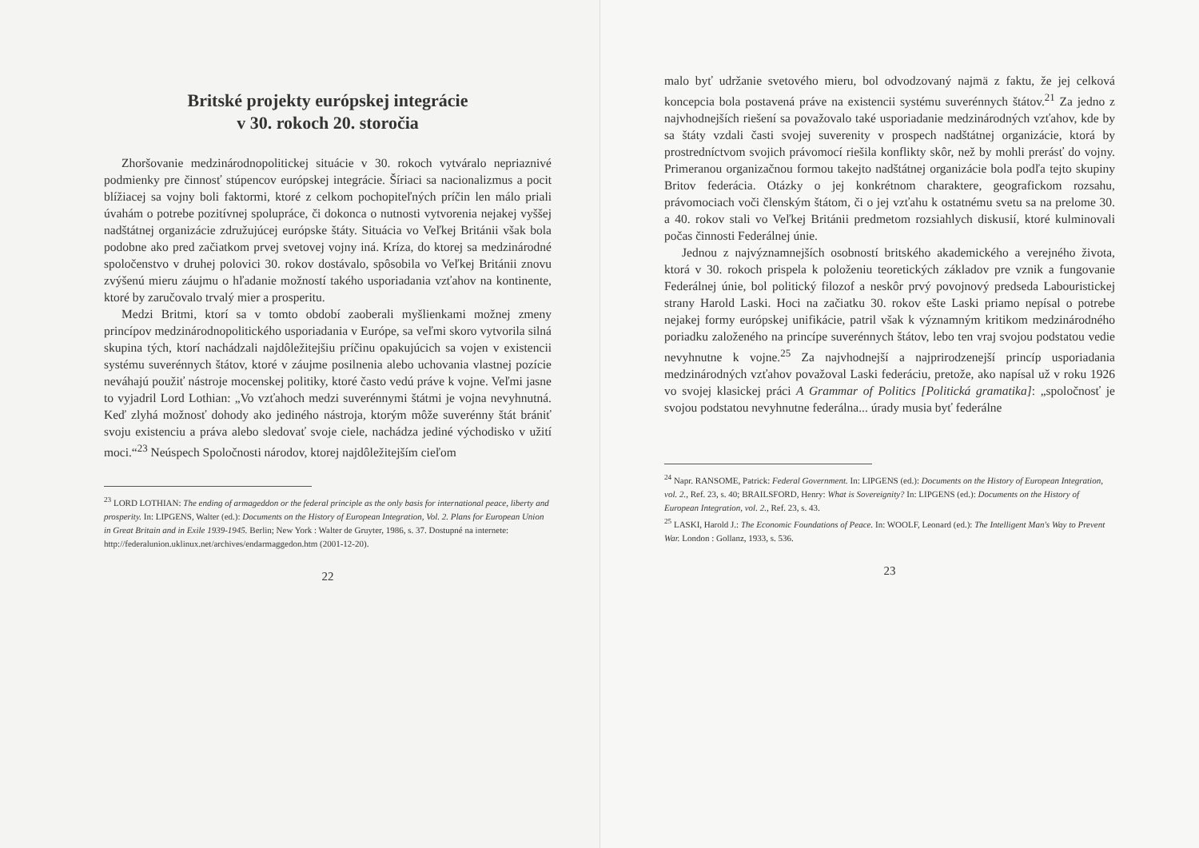Britské projekty európskej integrácie
v 30. rokoch 20. storočia
Zhoršovanie medzinárodnopolitickej situácie v 30. rokoch vytváralo nepriaznivé podmienky pre činnosť stúpencov európskej integrácie. Šíriaci sa nacionalizmus a pocit blížiacej sa vojny boli faktormi, ktoré z celkom pochopiteľných príčin len málo priali úvahám o potrebe pozitívnej spolupráce, či dokonca o nutnosti vytvorenia nejakej vyššej nadštátnej organizácie združujúcej európske štáty. Situácia vo Veľkej Británii však bola podobne ako pred začiatkom prvej svetovej vojny iná. Kríza, do ktorej sa medzinárodné spoločenstvo v druhej polovici 30. rokov dostávalo, spôsobila vo Veľkej Británii znovu zvýšenú mieru záujmu o hľadanie možností takého usporiadania vzťahov na kontinente, ktoré by zaručovalo trvalý mier a prosperitu.
Medzi Britmi, ktorí sa v tomto období zaoberali myšlienkami možnej zmeny princípov medzinárodnopolitického usporiadania v Európe, sa veľmi skoro vytvorila silná skupina tých, ktorí nachádzali najdôležitejšiu príčinu opakujúcich sa vojen v existencii systému suverénnych štátov, ktoré v záujme posilnenia alebo uchovania vlastnej pozície neváhajú použiť nástroje mocenskej politiky, ktoré často vedú práve k vojne. Veľmi jasne to vyjadril Lord Lothian: „Vo vzťahoch medzi suverénnymi štátmi je vojna nevyhnutná. Keď zlyhá možnosť dohody ako jediného nástroja, ktorým môže suverénny štát brániť svoju existenciu a práva alebo sledovať svoje ciele, nachádza jediné východisko v užití moci.“<sup>23</sup> Neúspech Spoločnosti národov, ktorej najdôležitejším cieľom
<sup>23</sup> LORD LOTHIAN: The ending of armageddon or the federal principle as the only basis for international peace, liberty and prosperity. In: LIPGENS, Walter (ed.): Documents on the History of European Integration, Vol. 2. Plans for European Union in Great Britain and in Exile 1939-1945. Berlin; New York : Walter de Gruyter, 1986, s. 37. Dostupné na internete:
http://federalunion.uklinux.net/archives/endarmaggedon.htm (2001-12-20).
22
malo byť udržanie svetového mieru, bol odvodzovaný najmä z faktu, že jej celková koncepcia bola postavená práve na existencii systému suverénnych štátov.<sup>21</sup> Za jedno z najvhodnejších riešení sa považovalo také usporiadanie medzinárodných vzťahov, kde by sa štáty vzdali časti svojej suverenity v prospech nadštátnej organizácie, ktorá by prostredníctvom svojich právomocí riešila konflikty skôr, než by mohli prerásť do vojny. Primeranou organizačnou formou takejto nadštátnej organizácie bola podľa tejto skupiny Britov federácia. Otázky o jej konkrétnom charaktere, geografickom rozsahu, právomociach voči členským štátom, či o jej vzťahu k ostatnému svetu sa na prelome 30. a 40. rokov stali vo Veľkej Británii predmetom rozsiahlych diskusií, ktoré kulminovali počas činnosti Federálnej únie.
Jednou z najvýznamnejších osobností britského akademického a verejného života, ktorá v 30. rokoch prispela k položeniu teoretických základov pre vznik a fungovanie Federálnej únie, bol politický filozof a neskôr prvý povojnový predseda Labouristickej strany Harold Laski. Hoci na začiatku 30. rokov ešte Laski priamo nepísal o potrebe nejakej formy európskej unifikácie, patril však k významným kritikom medzinárodného poriadku založeného na princípe suverénnych štátov, lebo ten vraj svojou podstatou vedie nevyhnutne k vojne.<sup>25</sup> Za najvhodnejší a najprirodzenejší princíp usporiadania medzinárodných vzťahov považoval Laski federáciu, pretože, ako napísal už v roku 1926 vo svojej klasickej práci A Grammar of Politics [Politická gramatika]: „spoločnosť je svojou podstatou nevyhnutne federálna... úrady musia byť federálne
<sup>24</sup> Napr. RANSOME, Patrick: Federal Government. In: LIPGENS (ed.): Documents on the History of European Integration, vol. 2., Ref. 23, s. 40; BRAILSFORD, Henry: What is Sovereignity? In: LIPGENS (ed.): Documents on the History of European Integration, vol. 2., Ref. 23, s. 43.
<sup>25</sup> LASKI, Harold J.: The Economic Foundations of Peace. In: WOOLF, Leonard (ed.): The Intelligent Man's Way to Prevent War. London : Gollanz, 1933, s. 536.
23